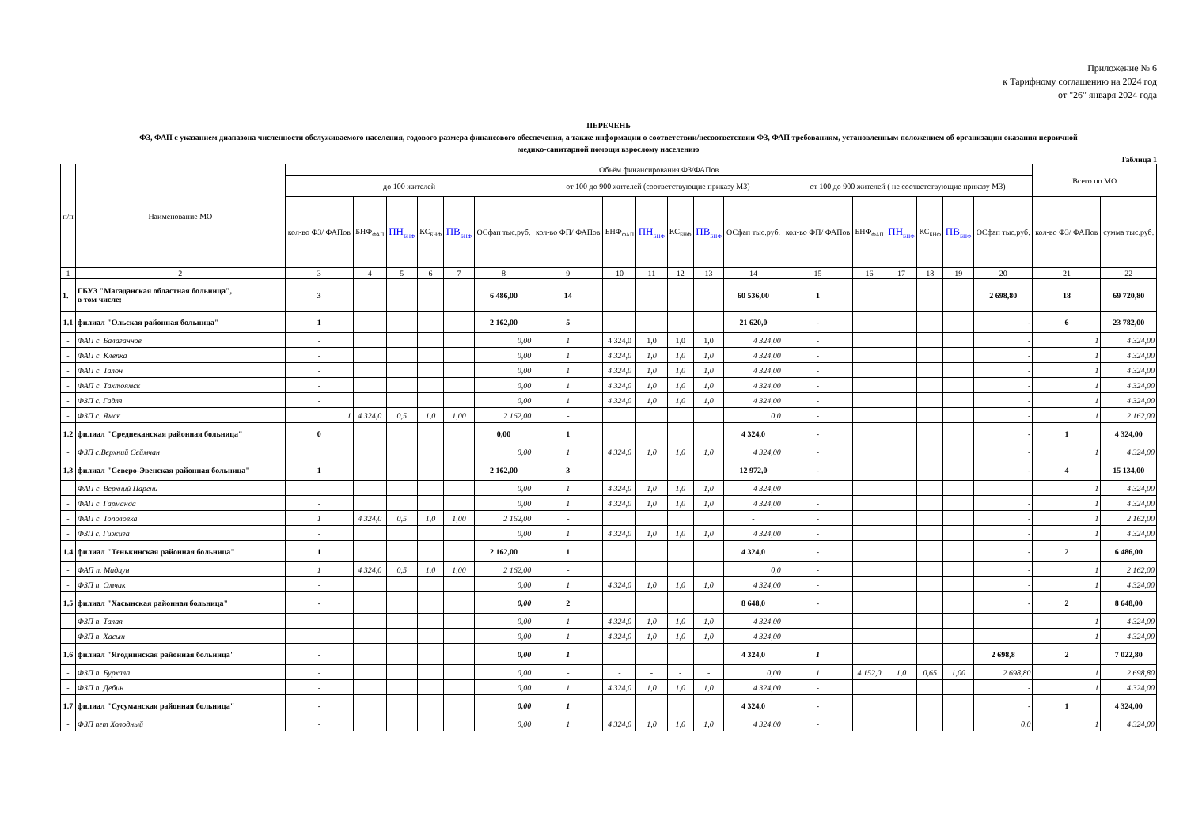Приложение № 6
к Тарифному соглашению на 2024 год
от "26" января 2024 года
ПЕРЕЧЕНЬ
ФЗ, ФАП с указанием диапазона численности обслуживаемого населения, годового размера финансового обеспечения, а также информации о соответствии/несоответствии ФЗ, ФАП требованиям, установленным положением об организации оказания первичной
медико-санитарной помощи взрослому населению
Таблица 1
| п/п | Наименование МО | Объём финансирования ФЗ/ФАПов | | | | | | | | | | | | | | | | | | Всего по МО | |
| --- | --- | --- | --- | --- | --- | --- | --- | --- | --- | --- | --- | --- | --- | --- | --- | --- | --- | --- | --- | --- | --- |
| | | до 100 жителей | | | | | | от 100 до 900 жителей (соответствующие приказу МЗ) | | | | | | от 100 до 900 жителей ( не соответствующие приказу МЗ) | | | | | | | |
| | | кол-во ФЗ/ ФАПов | БНФ<sub>ФАП</sub> | ПН<sub>БНФ</sub> | КС<sub>БНФ</sub> | ПВ<sub>БНФ</sub> | ОСфап тыс.руб. | кол-во ФП/ ФАПов | БНФ<sub>ФАП</sub> | ПН<sub>БНФ</sub> | КС<sub>БНФ</sub> | ПВ<sub>БНФ</sub> | ОСфап тыс.руб. | кол-во ФП/ ФАПов | БНФ<sub>ФАП</sub> | ПН<sub>БНФ</sub> | КС<sub>БНФ</sub> | ПВ<sub>БНФ</sub> | ОСфап тыс.руб. | кол-во ФЗ/ ФАПов | сумма тыс.руб. |
| 1 | 2 | 3 | 4 | 5 | 6 | 7 | 8 | 9 | 10 | 11 | 12 | 13 | 14 | 15 | 16 | 17 | 18 | 19 | 20 | 21 | 22 |
| 1. | ГБУЗ "Магаданская областная больница", в том числе: | 3 | | | | | 6 486,00 | 14 | | | | | 60 536,00 | 1 | | | | | 2 698,80 | 18 | 69 720,80 |
| 1.1 | филиал "Ольская районная больница" | 1 | | | | | 2 162,00 | 5 | | | | | 21 620,0 | - | | | | | - | 6 | 23 782,00 |
| - | ФАП с. Балаганное | - | | | | | 0,00 | 1 | 4 324,0 | 1,0 | 1,0 | 1,0 | 4 324,00 | - | | | | | - | 1 | 4 324,00 |
| - | ФАП с. Клепка | - | | | | | 0,00 | 1 | 4 324,0 | 1,0 | 1,0 | 1,0 | 4 324,00 | - | | | | | - | 1 | 4 324,00 |
| - | ФАП с. Талон | - | | | | | 0,00 | 1 | 4 324,0 | 1,0 | 1,0 | 1,0 | 4 324,00 | - | | | | | - | 1 | 4 324,00 |
| - | ФАП с. Тахтоямск | - | | | | | 0,00 | 1 | 4 324,0 | 1,0 | 1,0 | 1,0 | 4 324,00 | - | | | | | - | 1 | 4 324,00 |
| - | ФЗП с. Гадля | - | | | | | 0,00 | 1 | 4 324,0 | 1,0 | 1,0 | 1,0 | 4 324,00 | - | | | | | - | 1 | 4 324,00 |
| - | ФЗП с. Ямск | 1 | 4 324,0 | 0,5 | 1,0 | 1,00 | 2 162,00 | - | | | | | 0,0 | - | | | | | - | 1 | 2 162,00 |
| 1.2 | филиал "Среднеканская районная больница" | 0 | | | | | 0,00 | 1 | | | | | 4 324,0 | - | | | | | - | 1 | 4 324,00 |
| - | ФЗП с.Верхний Сеймчан | | | | | | 0,00 | 1 | 4 324,0 | 1,0 | 1,0 | 1,0 | 4 324,00 | - | | | | | - | 1 | 4 324,00 |
| 1.3 | филиал "Северо-Эвенская районная больница" | 1 | | | | | 2 162,00 | 3 | | | | | 12 972,0 | - | | | | | - | 4 | 15 134,00 |
| - | ФАП с. Верхний Парень | - | | | | | 0,00 | 1 | 4 324,0 | 1,0 | 1,0 | 1,0 | 4 324,00 | - | | | | | - | 1 | 4 324,00 |
| - | ФАП с. Гарманда | - | | | | | 0,00 | 1 | 4 324,0 | 1,0 | 1,0 | 1,0 | 4 324,00 | - | | | | | - | 1 | 4 324,00 |
| - | ФАП с. Тополовка | 1 | 4 324,0 | 0,5 | 1,0 | 1,00 | 2 162,00 | - | | | | | - | - | | | | | - | 1 | 2 162,00 |
| - | ФЗП с. Гижига | - | | | | | 0,00 | 1 | 4 324,0 | 1,0 | 1,0 | 1,0 | 4 324,00 | - | | | | | - | 1 | 4 324,00 |
| 1.4 | филиал "Тенькинская районная больница" | 1 | | | | | 2 162,00 | 1 | | | | | 4 324,0 | - | | | | | - | 2 | 6 486,00 |
| - | ФАП п. Мадаун | 1 | 4 324,0 | 0,5 | 1,0 | 1,00 | 2 162,00 | - | | | | | 0,0 | - | | | | | - | 1 | 2 162,00 |
| - | ФЗП п. Омчак | - | | | | | 0,00 | 1 | 4 324,0 | 1,0 | 1,0 | 1,0 | 4 324,00 | - | | | | | - | 1 | 4 324,00 |
| 1.5 | филиал "Хасынская районная больница" | - | | | | | 0,00 | 2 | | | | | 8 648,0 | - | | | | | - | 2 | 8 648,00 |
| - | ФЗП п. Талая | - | | | | | 0,00 | 1 | 4 324,0 | 1,0 | 1,0 | 1,0 | 4 324,00 | - | | | | | - | 1 | 4 324,00 |
| - | ФЗП п. Хасын | - | | | | | 0,00 | 1 | 4 324,0 | 1,0 | 1,0 | 1,0 | 4 324,00 | - | | | | | - | 1 | 4 324,00 |
| 1.6 | филиал "Ягоднинская районная больница" | - | | | | | 0,00 | 1 | | | | | 4 324,0 | 1 | | | | | 2 698,8 | 2 | 7 022,80 |
| - | ФЗП п. Бурхала | - | | | | | 0,00 | - | - | - | - | - | 0,00 | 1 | 4 152,0 | 1,0 | 0,65 | 1,00 | 2 698,80 | 1 | 2 698,80 |
| - | ФЗП п. Дебин | - | | | | | 0,00 | 1 | 4 324,0 | 1,0 | 1,0 | 1,0 | 4 324,00 | - | | | | | - | 1 | 4 324,00 |
| 1.7 | филиал "Сусуманская районная больница" | - | | | | | 0,00 | 1 | | | | | 4 324,0 | - | | | | | - | 1 | 4 324,00 |
| - | ФЗП пгт Холодный | - | | | | | 0,00 | 1 | 4 324,0 | 1,0 | 1,0 | 1,0 | 4 324,00 | - | | | | | 0,0 | 1 | 4 324,00 |